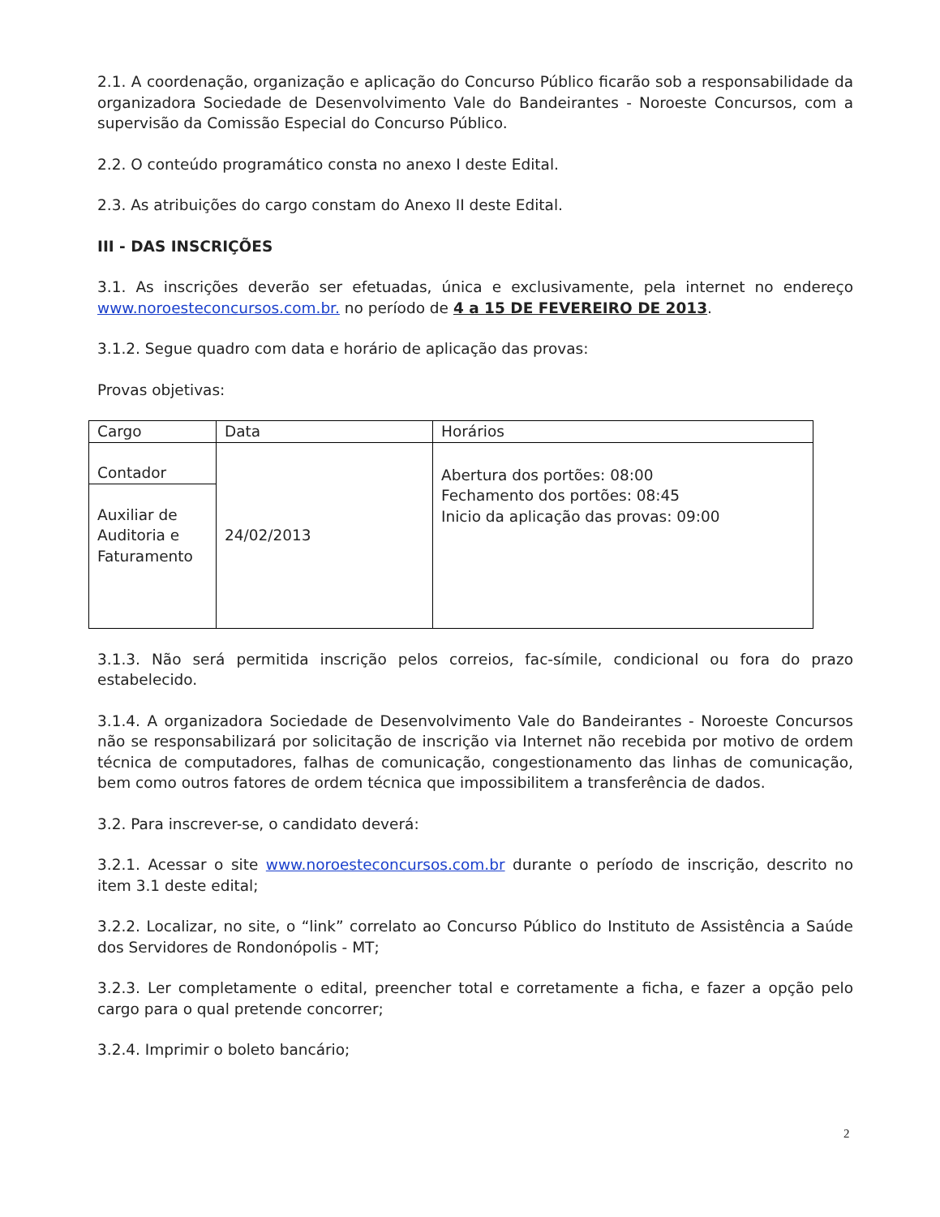2.1. A coordenação, organização e aplicação do Concurso Público ficarão sob a responsabilidade da organizadora Sociedade de Desenvolvimento Vale do Bandeirantes - Noroeste Concursos, com a supervisão da Comissão Especial do Concurso Público.
2.2. O conteúdo programático consta no anexo I deste Edital.
2.3. As atribuições do cargo constam do Anexo II deste Edital.
III - DAS INSCRIÇÕES
3.1. As inscrições deverão ser efetuadas, única e exclusivamente, pela internet no endereço www.noroesteconcursos.com.br. no período de 4 a 15 DE FEVEREIRO DE 2013.
3.1.2. Segue quadro com data e horário de aplicação das provas:
Provas objetivas:
| Cargo | Data | Horários |
| Contador | 24/02/2013 | Abertura dos portões: 08:00 Fechamento dos portões: 08:45 Inicio da aplicação das provas: 09:00 |
| Auxiliar de Auditoria e Faturamento | | |
3.1.3. Não será permitida inscrição pelos correios, fac-símile, condicional ou fora do prazo estabelecido.
3.1.4. A organizadora Sociedade de Desenvolvimento Vale do Bandeirantes - Noroeste Concursos não se responsabilizará por solicitação de inscrição via Internet não recebida por motivo de ordem técnica de computadores, falhas de comunicação, congestionamento das linhas de comunicação, bem como outros fatores de ordem técnica que impossibilitem a transferência de dados.
3.2. Para inscrever-se, o candidato deverá:
3.2.1. Acessar o site www.noroesteconcursos.com.br durante o período de inscrição, descrito no item 3.1 deste edital;
3.2.2. Localizar, no site, o “link” correlato ao Concurso Público do Instituto de Assistência a Saúde dos Servidores de Rondonópolis - MT;
3.2.3. Ler completamente o edital, preencher total e corretamente a ficha, e fazer a opção pelo cargo para o qual pretende concorrer;
3.2.4. Imprimir o boleto bancário;
2